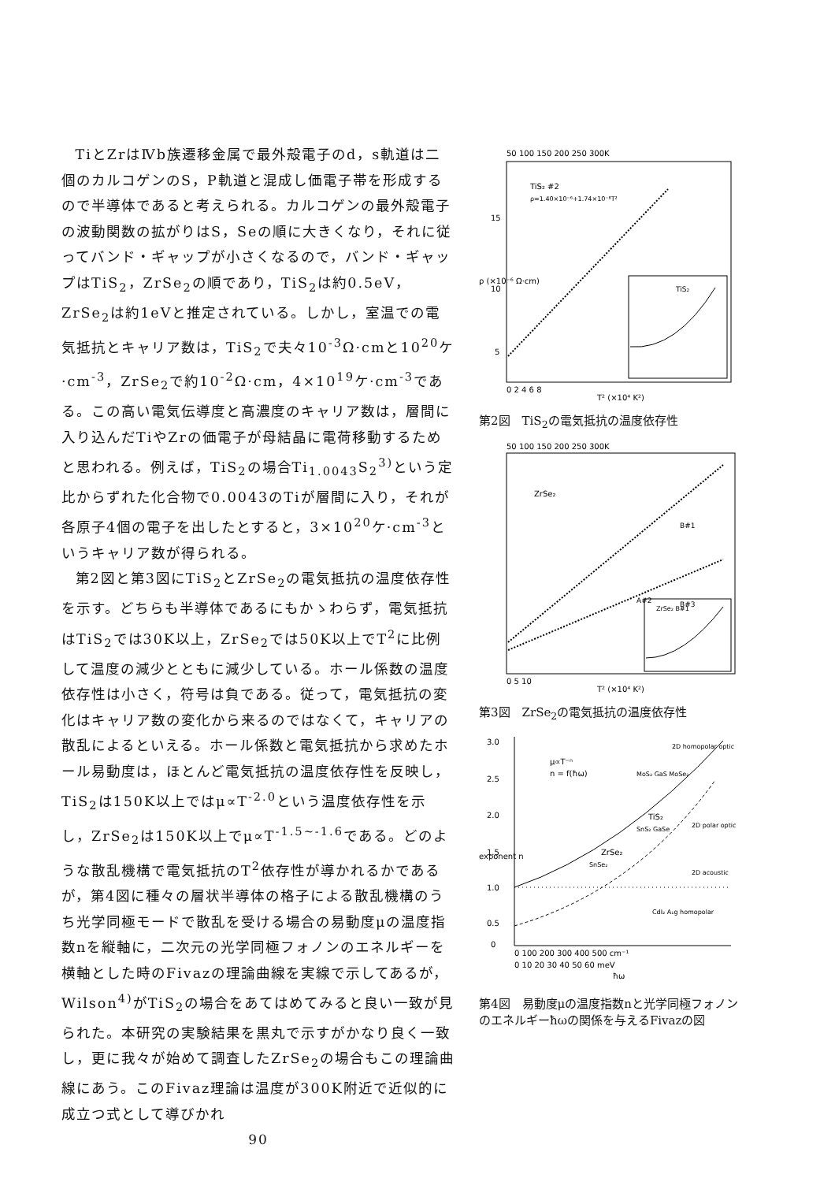TiとZrはⅣb族遷移金属で最外殻電子のd，s軌道は二個のカルコゲンのS，P軌道と混成し価電子帯を形成するので半導体であると考えられる。カルコゲンの最外殻電子の波動関数の拡がりはS，Seの順に大きくなり，それに従ってバンド・ギャップが小さくなるので，バンド・ギャップはTiS<sub>2</sub>，ZrSe<sub>2</sub>の順であり，TiS<sub>2</sub>は約0.5eV，ZrSe<sub>2</sub>は約1eVと推定されている。しかし，室温での電気抵抗とキャリア数は，TiS<sub>2</sub>で夫々10<sup>-3</sup>Ω·cmと10<sup>20</sup>ケ·cm<sup>-3</sup>，ZrSe<sub>2</sub>で約10<sup>-2</sup>Ω·cm，4×10<sup>19</sup>ケ·cm<sup>-3</sup>である。この高い電気伝導度と高濃度のキャリア数は，層間に入り込んだTiやZrの価電子が母結晶に電荷移動するためと思われる。例えば，TiS<sub>2</sub>の場合Ti<sub>1.0043</sub>S<sub>2</sub><sup>3)</sup>という定比からずれた化合物で0.0043のTiが層間に入り，それが各原子4個の電子を出したとすると，3×10<sup>20</sup>ケ·cm<sup>-3</sup>というキャリア数が得られる。
第2図と第3図にTiS<sub>2</sub>とZrSe<sub>2</sub>の電気抵抗の温度依存性を示す。どちらも半導体であるにもかゝわらず，電気抵抗はTiS<sub>2</sub>では30K以上，ZrSe<sub>2</sub>では50K以上でT<sup>2</sup>に比例して温度の減少とともに減少している。ホール係数の温度依存性は小さく，符号は負である。従って，電気抵抗の変化はキャリア数の変化から来るのではなくて，キャリアの散乱によるといえる。ホール係数と電気抵抗から求めたホール易動度は，ほとんど電気抵抗の温度依存性を反映し，TiS<sub>2</sub>は150K以上ではμ∝T<sup>-2.0</sup>という温度依存性を示し，ZrSe<sub>2</sub>は150K以上でμ∝T<sup>-1.5~-1.6</sup>である。どのような散乱機構で電気抵抗のT<sup>2</sup>依存性が導かれるかであるが，第4図に種々の層状半導体の格子による散乱機構のうち光学同極モードで散乱を受ける場合の易動度μの温度指数nを縦軸に，二次元の光学同極フォノンのエネルギーを横軸とした時のFivazの理論曲線を実線で示してあるが，Wilson<sup>4)</sup>がTiS<sub>2</sub>の場合をあてはめてみると良い一致が見られた。本研究の実験結果を黒丸で示すがかなり良く一致し，更に我々が始めて調査したZrSe<sub>2</sub>の場合もこの理論曲線にあう。このFivaz理論は温度が300K附近で近似的に成立つ式として導びかれ
90
50 100 150 200 250 300K
TiS₂ #2
ρ=1.40×10⁻⁶+1.74×10⁻⁸T²
TiS₂
15
10
5
0 2 4 6 8
T² (×10⁴ K²)
ρ (×10⁻⁶ Ω·cm)
第2図　TiS<sub>2</sub>の電気抵抗の温度依存性
50 100 150 200 250 300K
ZrSe₂
B#1
A#2
B#3
ZrSe₂ B#1
0 5 10
T² (×10⁴ K²)
第3図　ZrSe<sub>2</sub>の電気抵抗の温度依存性
3.0
2.5
2.0
1.5
1.0
0.5
0
μ∝T⁻ⁿ
n = f(ħω)
2D homopolar optic
MoS₂ GaS MoSe₂
TiS₂
SnS₂ GaSe
2D polar optic
ZrSe₂
SnSe₂
2D acoustic
CdI₂ A₁g homopolar
0 100 200 300 400 500 cm⁻¹
0 10 20 30 40 50 60 meV
ħω
exponent n
第4図　易動度μの温度指数nと光学同極フォノンのエネルギーħωの関係を与えるFivazの図